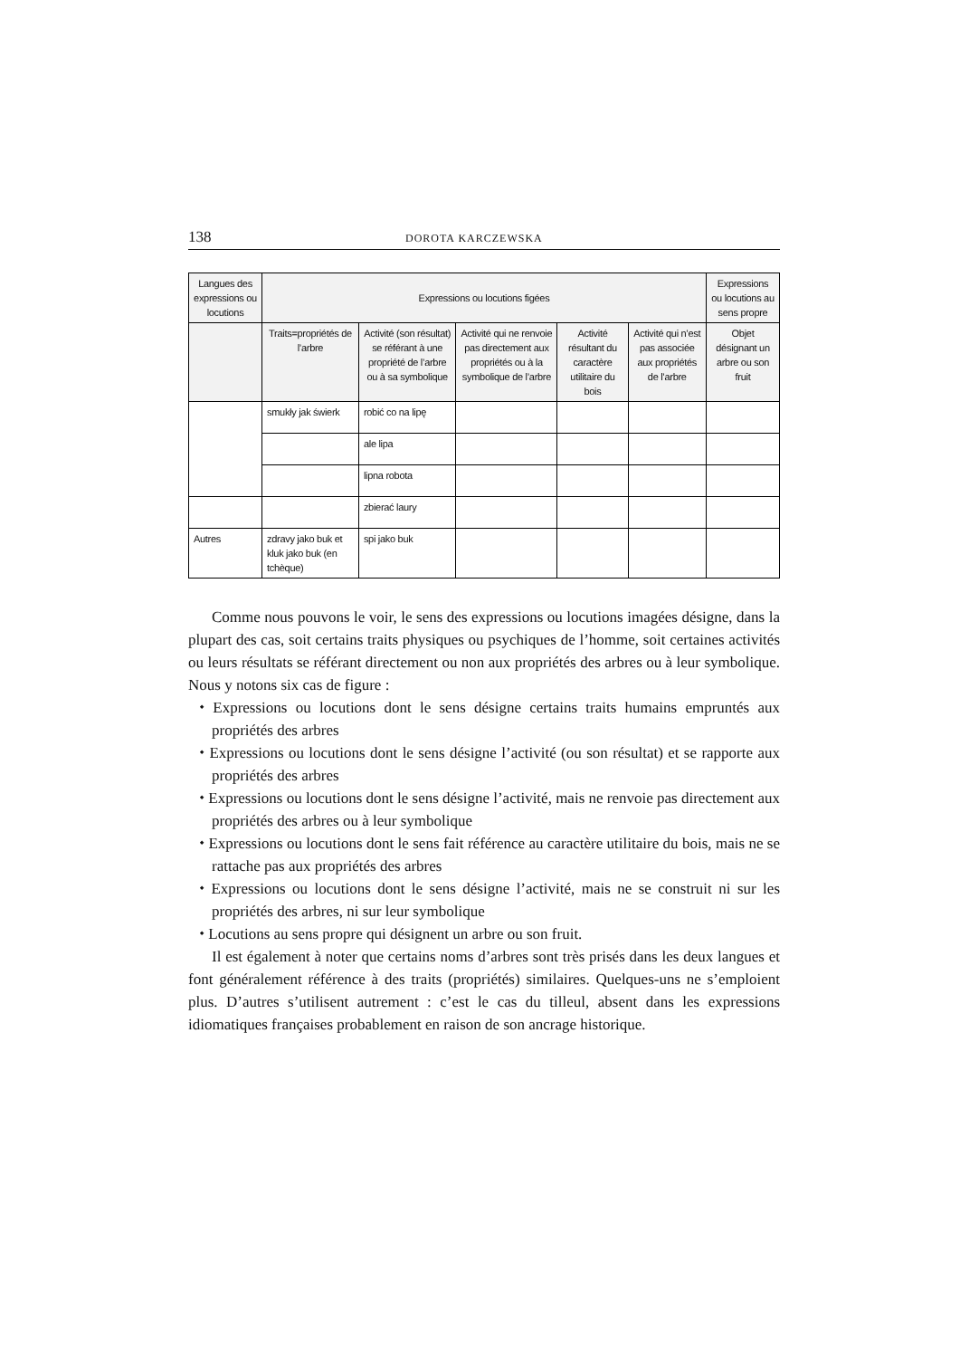138 DOROTA KARCZEWSKA
| Langues des expressions ou locutions | Expressions ou locutions figées | | | | | Expressions ou locutions au sens propre |
| --- | --- | --- | --- | --- | --- | --- |
| | Traits=propriétés de l’arbre | Activité (son résultat) se référant à une propriété de l’arbre ou à sa symbolique | Activité qui ne renvoie pas directement aux propriétés ou à la symbolique de l’arbre | Activité résultant du caractère utilitaire du bois | Activité qui n’est pas associée aux propriétés de l’arbre | Objet désignant un arbre ou son fruit |
| | smukły jak świerk | robić co na lipę | | | | |
| | | ale lipa | | | | |
| | | lipna robota | | | | |
| | | zbierać laury | | | | |
| Autres | zdravy jako buk et kluk jako buk (en tchèque) | spi jako buk | | | | |
Comme nous pouvons le voir, le sens des expressions ou locutions imagées désigne, dans la plupart des cas, soit certains traits physiques ou psychiques de l’homme, soit certaines activités ou leurs résultats se référant directement ou non aux propriétés des arbres ou à leur symbolique. Nous y notons six cas de figure :
⬩ Expressions ou locutions dont le sens désigne certains traits humains empruntés aux propriétés des arbres
⬩ Expressions ou locutions dont le sens désigne l’activité (ou son résultat) et se rapporte aux propriétés des arbres
⬩ Expressions ou locutions dont le sens désigne l’activité, mais ne renvoie pas directement aux propriétés des arbres ou à leur symbolique
⬩ Expressions ou locutions dont le sens fait référence au caractère utilitaire du bois, mais ne se rattache pas aux propriétés des arbres
⬩ Expressions ou locutions dont le sens désigne l’activité, mais ne se construit ni sur les propriétés des arbres, ni sur leur symbolique
⬩ Locutions au sens propre qui désignent un arbre ou son fruit.
Il est également à noter que certains noms d’arbres sont très prisés dans les deux langues et font généralement référence à des traits (propriétés) similaires. Quelques-uns ne s’emploient plus. D’autres s’utilisent autrement : c’est le cas du tilleul, absent dans les expressions idiomatiques françaises probablement en raison de son ancrage historique.